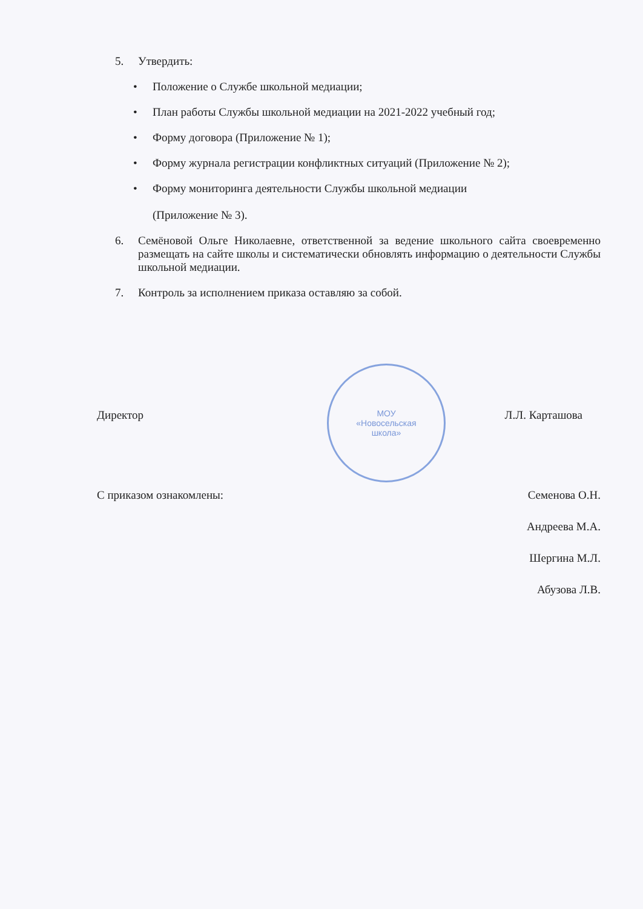5. Утвердить:
• Положение о Службе школьной медиации;
• План работы Службы школьной медиации на 2021-2022 учебный год;
• Форму договора (Приложение № 1);
• Форму журнала регистрации конфликтных ситуаций (Приложение № 2);
• Форму мониторинга деятельности Службы школьной медиации
(Приложение № 3).
6. Семёновой Ольге Николаевне, ответственной за ведение школьного сайта своевременно размещать на сайте школы и систематически обновлять информацию о деятельности Службы школьной медиации.
7. Контроль за исполнением приказа оставляю за собой.
Директор Л.Л. Карташова
С приказом ознакомлены:
Семенова О.Н.
Андреева М.А.
Шергина М.Л.
Абузова Л.В.
МОУ
«Новосельская
школа»